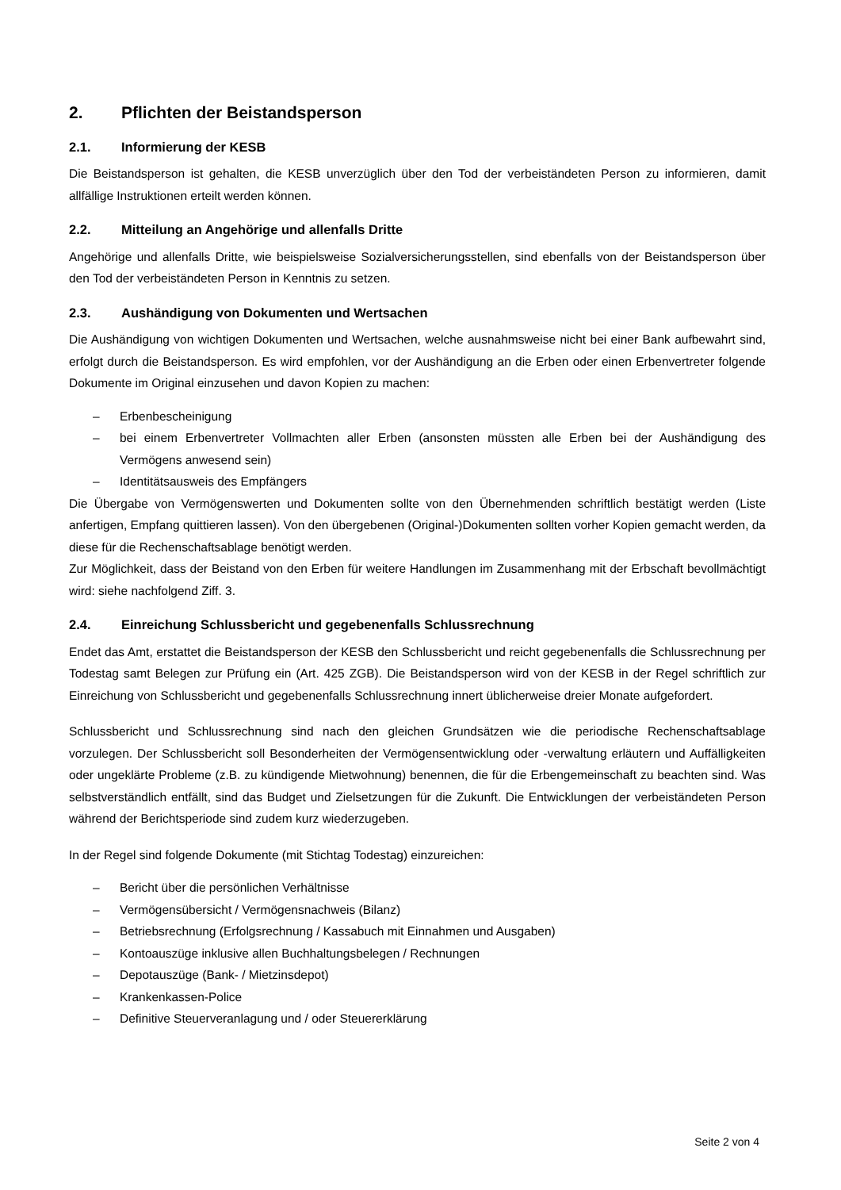2. Pflichten der Beistandsperson
2.1. Informierung der KESB
Die Beistandsperson ist gehalten, die KESB unverzüglich über den Tod der verbeiständeten Person zu informieren, damit allfällige Instruktionen erteilt werden können.
2.2. Mitteilung an Angehörige und allenfalls Dritte
Angehörige und allenfalls Dritte, wie beispielsweise Sozialversicherungsstellen, sind ebenfalls von der Beistandsperson über den Tod der verbeiständeten Person in Kenntnis zu setzen.
2.3. Aushändigung von Dokumenten und Wertsachen
Die Aushändigung von wichtigen Dokumenten und Wertsachen, welche ausnahmsweise nicht bei einer Bank aufbewahrt sind, erfolgt durch die Beistandsperson. Es wird empfohlen, vor der Aushändigung an die Erben oder einen Erbenvertreter folgende Dokumente im Original einzusehen und davon Kopien zu machen:
– Erbenbescheinigung
–
bei einem Erbenvertreter Vollmachten aller Erben (ansonsten müssten alle Erben bei der Aushändigung des Vermögens anwesend sein)
– Identitätsausweis des Empfängers
Die Übergabe von Vermögenswerten und Dokumenten sollte von den Übernehmenden schriftlich bestätigt werden (Liste anfertigen, Empfang quittieren lassen). Von den übergebenen (Original-)Dokumenten sollten vorher Kopien gemacht werden, da diese für die Rechenschaftsablage benötigt werden.
Zur Möglichkeit, dass der Beistand von den Erben für weitere Handlungen im Zusammenhang mit der Erbschaft bevollmächtigt wird: siehe nachfolgend Ziff. 3.
2.4. Einreichung Schlussbericht und gegebenenfalls Schlussrechnung
Endet das Amt, erstattet die Beistandsperson der KESB den Schlussbericht und reicht gegebenenfalls die Schlussrechnung per Todestag samt Belegen zur Prüfung ein (Art. 425 ZGB). Die Beistandsperson wird von der KESB in der Regel schriftlich zur Einreichung von Schlussbericht und gegebenenfalls Schlussrechnung innert üblicherweise dreier Monate aufgefordert.
Schlussbericht und Schlussrechnung sind nach den gleichen Grundsätzen wie die periodische Rechenschaftsablage vorzulegen. Der Schlussbericht soll Besonderheiten der Vermögensentwicklung oder -verwaltung erläutern und Auffälligkeiten oder ungeklärte Probleme (z.B. zu kündigende Mietwohnung) benennen, die für die Erbengemeinschaft zu beachten sind. Was selbstverständlich entfällt, sind das Budget und Zielsetzungen für die Zukunft. Die Entwicklungen der verbeiständeten Person während der Berichtsperiode sind zudem kurz wiederzugeben.
In der Regel sind folgende Dokumente (mit Stichtag Todestag) einzureichen:
– Bericht über die persönlichen Verhältnisse
– Vermögensübersicht / Vermögensnachweis (Bilanz)
– Betriebsrechnung (Erfolgsrechnung / Kassabuch mit Einnahmen und Ausgaben)
– Kontoauszüge inklusive allen Buchhaltungsbelegen / Rechnungen
– Depotauszüge (Bank- / Mietzinsdepot)
– Krankenkassen-Police
– Definitive Steuerveranlagung und / oder Steuererklärung
Seite 2 von 4